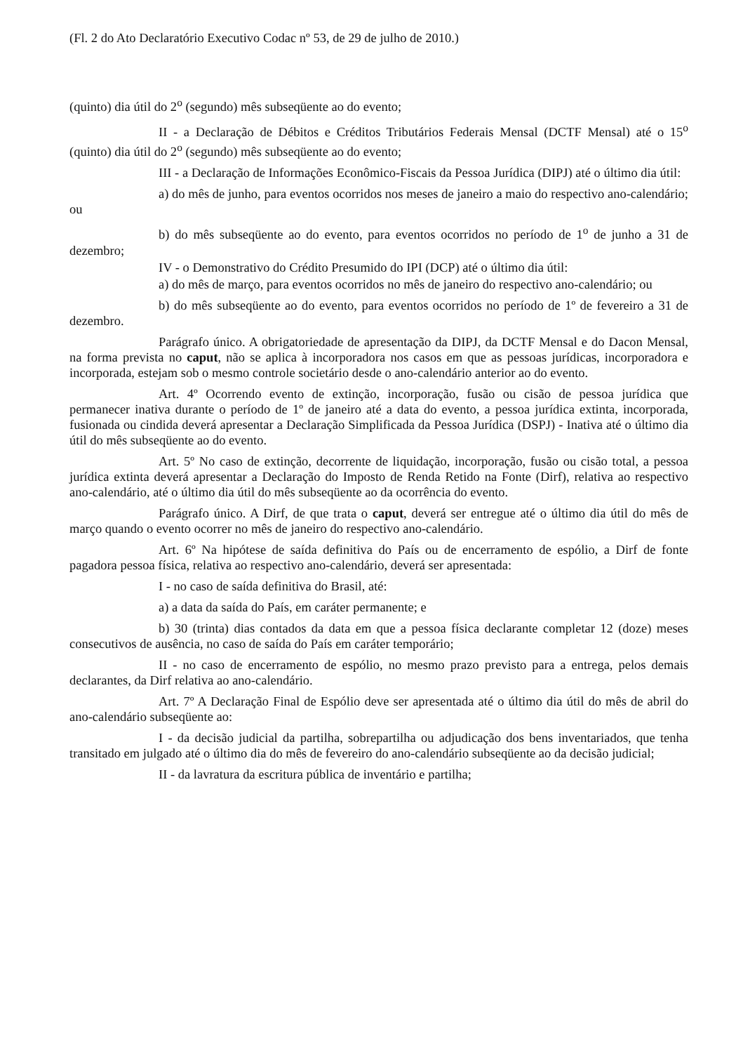(Fl. 2 do Ato Declaratório Executivo Codac nº 53, de 29 de julho de 2010.)
(quinto) dia útil do 2<sup>o</sup> (segundo) mês subseqüente ao do evento;
II - a Declaração de Débitos e Créditos Tributários Federais Mensal (DCTF Mensal) até o 15<sup>o</sup> (quinto) dia útil do 2<sup>o</sup> (segundo) mês subseqüente ao do evento;
III - a Declaração de Informações Econômico-Fiscais da Pessoa Jurídica (DIPJ) até o último dia útil:
a) do mês de junho, para eventos ocorridos nos meses de janeiro a maio do respectivo ano-calendário; ou
b) do mês subseqüente ao do evento, para eventos ocorridos no período de 1<sup>o</sup> de junho a 31 de dezembro;
IV - o Demonstrativo do Crédito Presumido do IPI (DCP) até o último dia útil:
a) do mês de março, para eventos ocorridos no mês de janeiro do respectivo ano-calendário; ou
b) do mês subseqüente ao do evento, para eventos ocorridos no período de 1º de fevereiro a 31 de dezembro.
Parágrafo único. A obrigatoriedade de apresentação da DIPJ, da DCTF Mensal e do Dacon Mensal, na forma prevista no caput, não se aplica à incorporadora nos casos em que as pessoas jurídicas, incorporadora e incorporada, estejam sob o mesmo controle societário desde o ano-calendário anterior ao do evento.
Art. 4º Ocorrendo evento de extinção, incorporação, fusão ou cisão de pessoa jurídica que permanecer inativa durante o período de 1º de janeiro até a data do evento, a pessoa jurídica extinta, incorporada, fusionada ou cindida deverá apresentar a Declaração Simplificada da Pessoa Jurídica (DSPJ) - Inativa até o último dia útil do mês subseqüente ao do evento.
Art. 5º No caso de extinção, decorrente de liquidação, incorporação, fusão ou cisão total, a pessoa jurídica extinta deverá apresentar a Declaração do Imposto de Renda Retido na Fonte (Dirf), relativa ao respectivo ano-calendário, até o último dia útil do mês subseqüente ao da ocorrência do evento.
Parágrafo único. A Dirf, de que trata o caput, deverá ser entregue até o último dia útil do mês de março quando o evento ocorrer no mês de janeiro do respectivo ano-calendário.
Art. 6º Na hipótese de saída definitiva do País ou de encerramento de espólio, a Dirf de fonte pagadora pessoa física, relativa ao respectivo ano-calendário, deverá ser apresentada:
I - no caso de saída definitiva do Brasil, até:
a) a data da saída do País, em caráter permanente; e
b) 30 (trinta) dias contados da data em que a pessoa física declarante completar 12 (doze) meses consecutivos de ausência, no caso de saída do País em caráter temporário;
II - no caso de encerramento de espólio, no mesmo prazo previsto para a entrega, pelos demais declarantes, da Dirf relativa ao ano-calendário.
Art. 7º A Declaração Final de Espólio deve ser apresentada até o último dia útil do mês de abril do ano-calendário subseqüente ao:
I - da decisão judicial da partilha, sobrepartilha ou adjudicação dos bens inventariados, que tenha transitado em julgado até o último dia do mês de fevereiro do ano-calendário subseqüente ao da decisão judicial;
II - da lavratura da escritura pública de inventário e partilha;